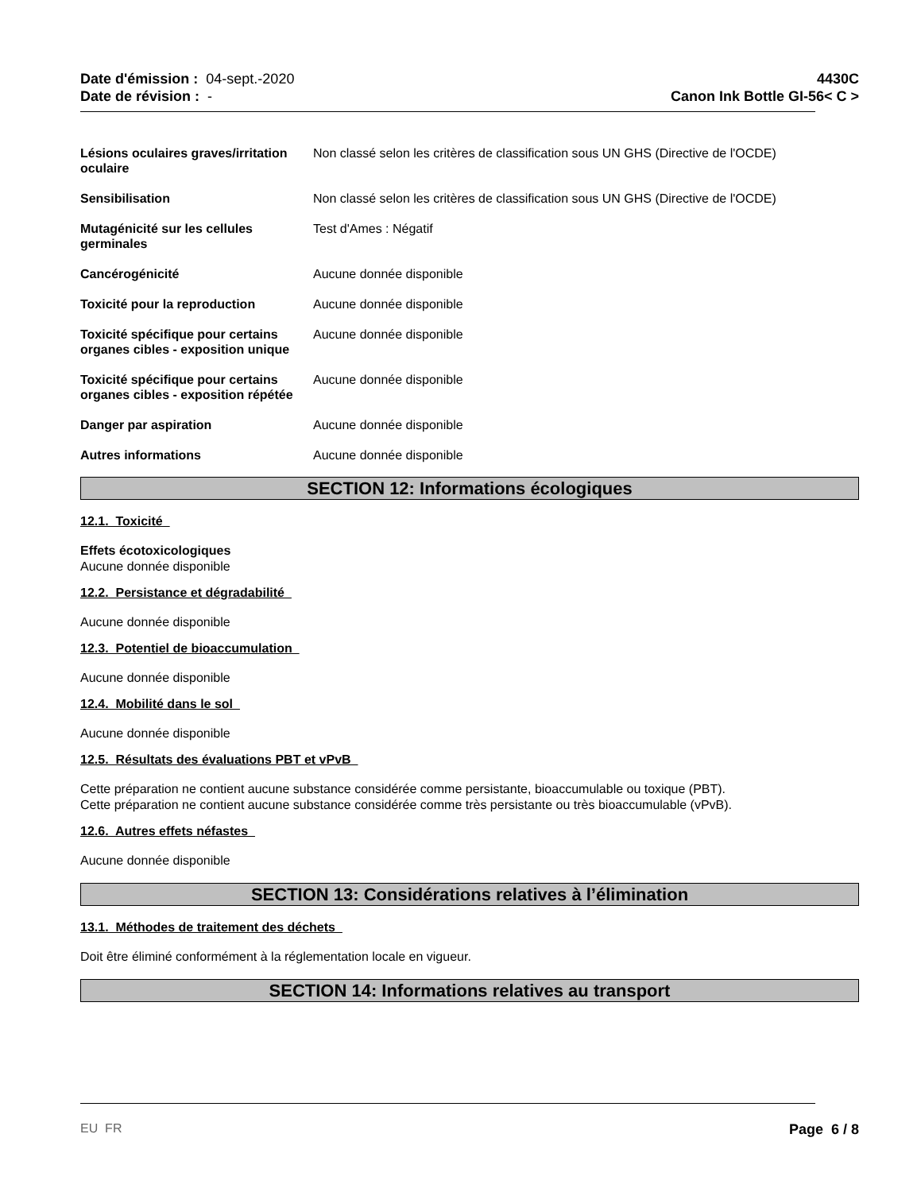Date d'émission : 04-sept.-2020
Date de révision : -
4430C
Canon Ink Bottle GI-56< C >
Lésions oculaires graves/irritation oculaire
Non classé selon les critères de classification sous UN GHS (Directive de l'OCDE)
Sensibilisation Non classé selon les critères de classification sous UN GHS (Directive de l'OCDE)
Mutagénicité sur les cellules germinales
Test d'Ames : Négatif
Cancérogénicité Aucune donnée disponible
Toxicité pour la reproduction Aucune donnée disponible
Toxicité spécifique pour certains organes cibles - exposition unique
Aucune donnée disponible
Toxicité spécifique pour certains organes cibles - exposition répétée
Aucune donnée disponible
Danger par aspiration Aucune donnée disponible
Autres informations Aucune donnée disponible
SECTION 12: Informations écologiques
12.1. Toxicité
Effets écotoxicologiques
Aucune donnée disponible
12.2. Persistance et dégradabilité
Aucune donnée disponible
12.3. Potentiel de bioaccumulation
Aucune donnée disponible
12.4. Mobilité dans le sol
Aucune donnée disponible
12.5. Résultats des évaluations PBT et vPvB
Cette préparation ne contient aucune substance considérée comme persistante, bioaccumulable ou toxique (PBT).
Cette préparation ne contient aucune substance considérée comme très persistante ou très bioaccumulable (vPvB).
12.6. Autres effets néfastes
Aucune donnée disponible
SECTION 13: Considérations relatives à l’élimination
13.1. Méthodes de traitement des déchets
Doit être éliminé conformément à la réglementation locale en vigueur.
SECTION 14: Informations relatives au transport
EU FR Page 6 / 8